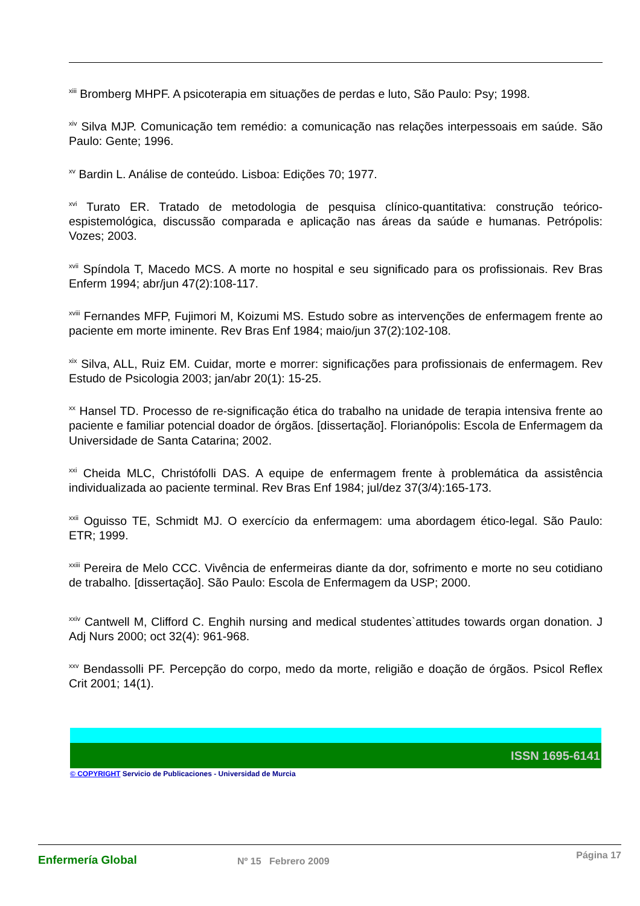<sup>xiii</sup> Bromberg MHPF. A psicoterapia em situações de perdas e luto, São Paulo: Psy; 1998.
<sup>xiv</sup> Silva MJP. Comunicação tem remédio: a comunicação nas relações interpessoais em saúde. São Paulo: Gente; 1996.
<sup>xv</sup> Bardin L. Análise de conteúdo. Lisboa: Edições 70; 1977.
<sup>xvi</sup> Turato ER. Tratado de metodologia de pesquisa clínico-quantitativa: construção teórico-espistemológica, discussão comparada e aplicação nas áreas da saúde e humanas. Petrópolis: Vozes; 2003.
<sup>xvii</sup> Spíndola T, Macedo MCS. A morte no hospital e seu significado para os profissionais. Rev Bras Enferm 1994; abr/jun 47(2):108-117.
<sup>xviii</sup> Fernandes MFP, Fujimori M, Koizumi MS. Estudo sobre as intervenções de enfermagem frente ao paciente em morte iminente. Rev Bras Enf 1984; maio/jun 37(2):102-108.
<sup>xix</sup> Silva, ALL, Ruiz EM. Cuidar, morte e morrer: significações para profissionais de enfermagem. Rev Estudo de Psicologia 2003; jan/abr 20(1): 15-25.
<sup>xx</sup> Hansel TD. Processo de re-significação ética do trabalho na unidade de terapia intensiva frente ao paciente e familiar potencial doador de órgãos. [dissertação]. Florianópolis: Escola de Enfermagem da Universidade de Santa Catarina; 2002.
<sup>xxi</sup> Cheida MLC, Christófolli DAS. A equipe de enfermagem frente à problemática da assistência individualizada ao paciente terminal. Rev Bras Enf 1984; jul/dez 37(3/4):165-173.
<sup>xxii</sup> Oguisso TE, Schmidt MJ. O exercício da enfermagem: uma abordagem ético-legal. São Paulo: ETR; 1999.
<sup>xxiii</sup> Pereira de Melo CCC. Vivência de enfermeiras diante da dor, sofrimento e morte no seu cotidiano de trabalho. [dissertação]. São Paulo: Escola de Enfermagem da USP; 2000.
<sup>xxiv</sup> Cantwell M, Clifford C. Enghih nursing and medical studentes`attitudes towards organ donation. J Adj Nurs 2000; oct 32(4): 961-968.
<sup>xxv</sup> Bendassolli PF. Percepção do corpo, medo da morte, religião e doação de órgãos. Psicol Reflex Crit 2001; 14(1).
ISSN 1695-6141
© COPYRIGHT Servicio de Publicaciones - Universidad de Murcia
Enfermería Global
Nº 15 Febrero 2009
Página 17